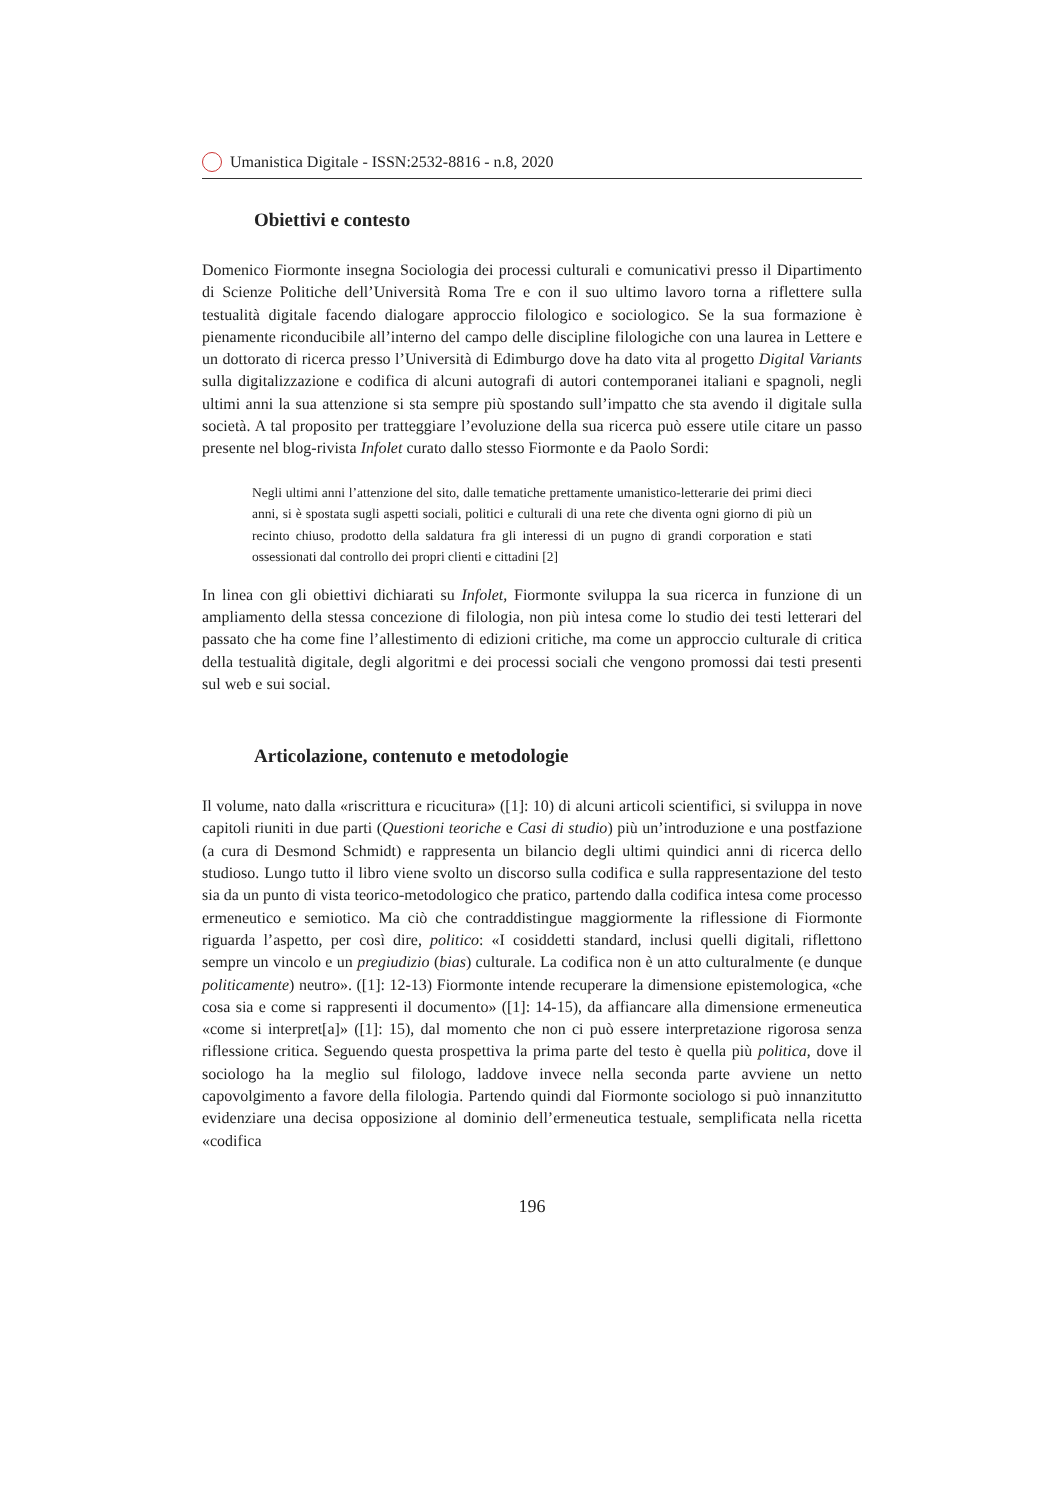Umanistica Digitale - ISSN:2532-8816 - n.8, 2020
Obiettivi e contesto
Domenico Fiormonte insegna Sociologia dei processi culturali e comunicativi presso il Dipartimento di Scienze Politiche dell’Università Roma Tre e con il suo ultimo lavoro torna a riflettere sulla testualità digitale facendo dialogare approccio filologico e sociologico. Se la sua formazione è pienamente riconducibile all’interno del campo delle discipline filologiche con una laurea in Lettere e un dottorato di ricerca presso l’Università di Edimburgo dove ha dato vita al progetto Digital Variants sulla digitalizzazione e codifica di alcuni autografi di autori contemporanei italiani e spagnoli, negli ultimi anni la sua attenzione si sta sempre più spostando sull’impatto che sta avendo il digitale sulla società. A tal proposito per tratteggiare l’evoluzione della sua ricerca può essere utile citare un passo presente nel blog-rivista Infolet curato dallo stesso Fiormonte e da Paolo Sordi:
Negli ultimi anni l’attenzione del sito, dalle tematiche prettamente umanistico-letterarie dei primi dieci anni, si è spostata sugli aspetti sociali, politici e culturali di una rete che diventa ogni giorno di più un recinto chiuso, prodotto della saldatura fra gli interessi di un pugno di grandi corporation e stati ossessionati dal controllo dei propri clienti e cittadini [2]
In linea con gli obiettivi dichiarati su Infolet, Fiormonte sviluppa la sua ricerca in funzione di un ampliamento della stessa concezione di filologia, non più intesa come lo studio dei testi letterari del passato che ha come fine l’allestimento di edizioni critiche, ma come un approccio culturale di critica della testualità digitale, degli algoritmi e dei processi sociali che vengono promossi dai testi presenti sul web e sui social.
Articolazione, contenuto e metodologie
Il volume, nato dalla «riscrittura e ricucitura» ([1]: 10) di alcuni articoli scientifici, si sviluppa in nove capitoli riuniti in due parti (Questioni teoriche e Casi di studio) più un’introduzione e una postfazione (a cura di Desmond Schmidt) e rappresenta un bilancio degli ultimi quindici anni di ricerca dello studioso. Lungo tutto il libro viene svolto un discorso sulla codifica e sulla rappresentazione del testo sia da un punto di vista teorico-metodologico che pratico, partendo dalla codifica intesa come processo ermeneutico e semiotico. Ma ciò che contraddistingue maggiormente la riflessione di Fiormonte riguarda l’aspetto, per così dire, politico: «I cosiddetti standard, inclusi quelli digitali, riflettono sempre un vincolo e un pregiudizio (bias) culturale. La codifica non è un atto culturalmente (e dunque politicamente) neutro». ([1]: 12-13) Fiormonte intende recuperare la dimensione epistemologica, «che cosa sia e come si rappresenti il documento» ([1]: 14-15), da affiancare alla dimensione ermeneutica «come si interpret[a]» ([1]: 15), dal momento che non ci può essere interpretazione rigorosa senza riflessione critica. Seguendo questa prospettiva la prima parte del testo è quella più politica, dove il sociologo ha la meglio sul filologo, laddove invece nella seconda parte avviene un netto capovolgimento a favore della filologia. Partendo quindi dal Fiormonte sociologo si può innanzitutto evidenziare una decisa opposizione al dominio dell’ermeneutica testuale, semplificata nella ricetta «codifica
196